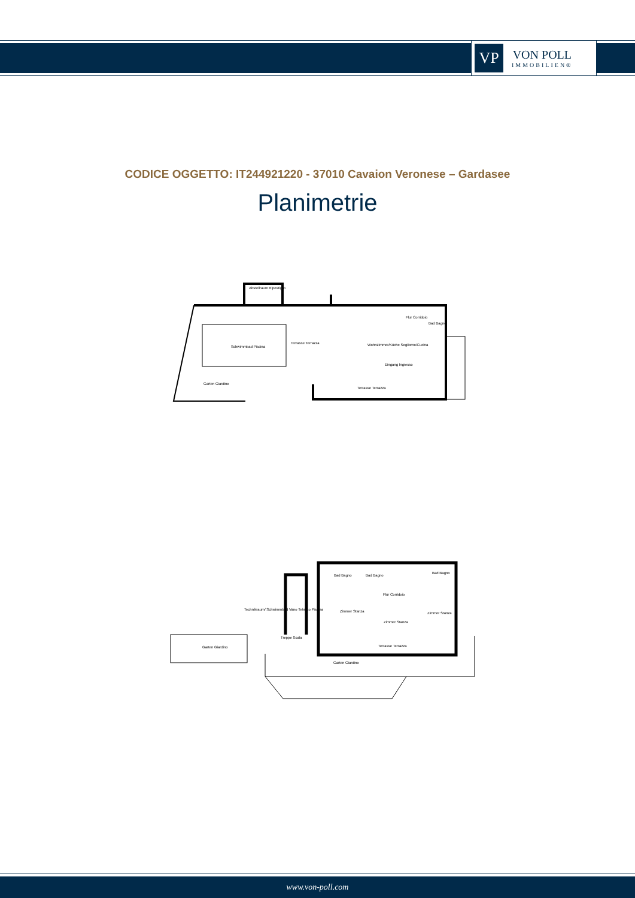VP
VON POLL
IMMOBILIEN®
CODICE OGGETTO: IT244921220 - 37010 Cavaion Veronese – Gardasee
Planimetrie
Abstellraum Ripostiglio
Schwimmbad Piscina
Terrasse Terrazza
Wohnzimmer/Küche Sogiiorno/Cucina
Flur Corridoio
Bad Bagno
Eingang Ingresso
Garten Giardino
Terrasse Terrazza
Bad Bagno Bad Bagno
Bad Bagno
Flur Corridoio
Technikraum/ Schwimmbad Vano Tehnico Piscina
Zimmer Stanza
Zimmer Stanza
Zimmer Stanza
Treppe Scala
Garten Giardino Terrasse Terrazza
Garten Giardino
www.von-poll.com